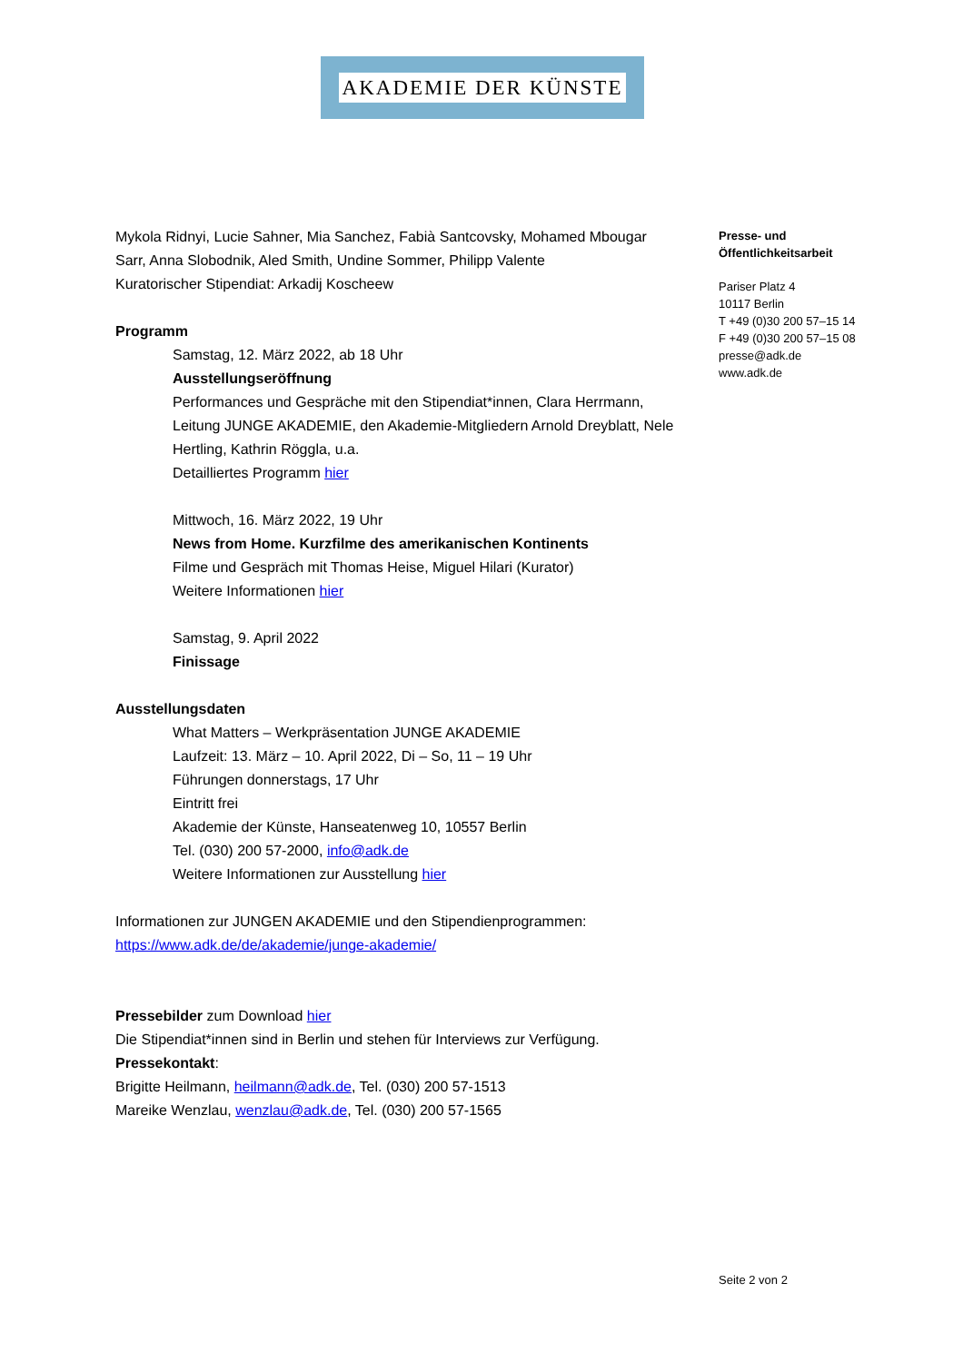AKADEMIE DER KÜNSTE
Mykola Ridnyi, Lucie Sahner, Mia Sanchez, Fabià Santcovsky, Mohamed Mbougar Sarr, Anna Slobodnik, Aled Smith, Undine Sommer, Philipp Valente
Kuratorischer Stipendiat: Arkadij Koscheew
Programm
Samstag, 12. März 2022, ab 18 Uhr
Ausstellungseröffnung
Performances und Gespräche mit den Stipendiat*innen, Clara Herrmann, Leitung JUNGE AKADEMIE, den Akademie-Mitgliedern Arnold Dreyblatt, Nele Hertling, Kathrin Röggla, u.a.
Detailliertes Programm hier
Mittwoch, 16. März 2022, 19 Uhr
News from Home. Kurzfilme des amerikanischen Kontinents
Filme und Gespräch mit Thomas Heise, Miguel Hilari (Kurator)
Weitere Informationen hier
Samstag, 9. April 2022
Finissage
Ausstellungsdaten
What Matters – Werkpräsentation JUNGE AKADEMIE
Laufzeit: 13. März – 10. April 2022, Di – So, 11 – 19 Uhr
Führungen donnerstags, 17 Uhr
Eintritt frei
Akademie der Künste, Hanseatenweg 10, 10557 Berlin
Tel. (030) 200 57-2000, info@adk.de
Weitere Informationen zur Ausstellung hier
Informationen zur JUNGEN AKADEMIE und den Stipendienprogrammen:
https://www.adk.de/de/akademie/junge-akademie/
Pressebilder zum Download hier
Die Stipendiat*innen sind in Berlin und stehen für Interviews zur Verfügung.
Pressekontakt:
Brigitte Heilmann, heilmann@adk.de, Tel. (030) 200 57-1513
Mareike Wenzlau, wenzlau@adk.de, Tel. (030) 200 57-1565
Presse- und
Öffentlichkeitsarbeit
Pariser Platz 4
10117 Berlin
T +49 (0)30 200 57–15 14
F +49 (0)30 200 57–15 08
presse@adk.de
www.adk.de
Seite 2 von 2